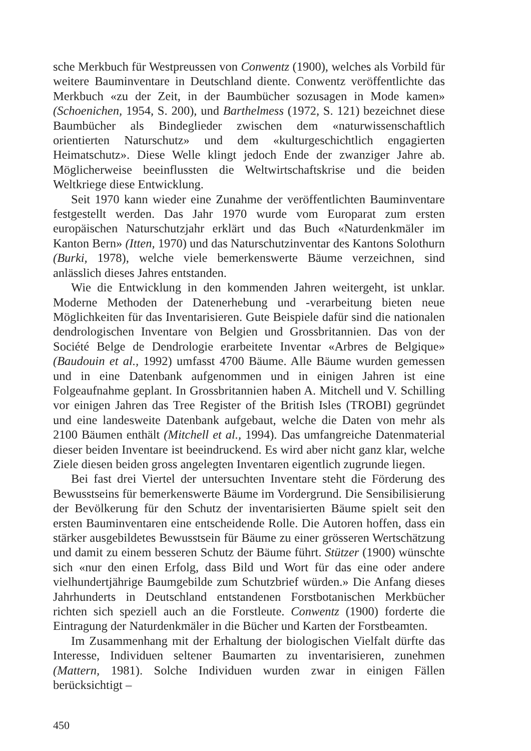sche Merkbuch für Westpreussen von Conwentz (1900), welches als Vorbild für weitere Bauminventare in Deutschland diente. Conwentz veröffentlichte das Merkbuch «zu der Zeit, in der Baumbücher sozusagen in Mode kamen» (Schoenichen, 1954, S. 200), und Barthelmess (1972, S. 121) bezeichnet diese Baumbücher als Bindeglieder zwischen dem «naturwissenschaftlich orientierten Naturschutz» und dem «kulturgeschichtlich engagierten Heimatschutz». Diese Welle klingt jedoch Ende der zwanziger Jahre ab. Möglicherweise beeinflussten die Weltwirtschaftskrise und die beiden Weltkriege diese Entwicklung.
Seit 1970 kann wieder eine Zunahme der veröffentlichten Bauminventare festgestellt werden. Das Jahr 1970 wurde vom Europarat zum ersten europäischen Naturschutzjahr erklärt und das Buch «Naturdenkmäler im Kanton Bern» (Itten, 1970) und das Naturschutzinventar des Kantons Solothurn (Burki, 1978), welche viele bemerkenswerte Bäume verzeichnen, sind anlässlich dieses Jahres entstanden.
Wie die Entwicklung in den kommenden Jahren weitergeht, ist unklar. Moderne Methoden der Datenerhebung und -verarbeitung bieten neue Möglichkeiten für das Inventarisieren. Gute Beispiele dafür sind die nationalen dendrologischen Inventare von Belgien und Grossbritannien. Das von der Société Belge de Dendrologie erarbeitete Inventar «Arbres de Belgique» (Baudouin et al., 1992) umfasst 4700 Bäume. Alle Bäume wurden gemessen und in eine Datenbank aufgenommen und in einigen Jahren ist eine Folgeaufnahme geplant. In Grossbritannien haben A. Mitchell und V. Schilling vor einigen Jahren das Tree Register of the British Isles (TROBI) gegründet und eine landesweite Datenbank aufgebaut, welche die Daten von mehr als 2100 Bäumen enthält (Mitchell et al., 1994). Das umfangreiche Datenmaterial dieser beiden Inventare ist beeindruckend. Es wird aber nicht ganz klar, welche Ziele diesen beiden gross angelegten Inventaren eigentlich zugrunde liegen.
Bei fast drei Viertel der untersuchten Inventare steht die Förderung des Bewusstseins für bemerkenswerte Bäume im Vordergrund. Die Sensibilisierung der Bevölkerung für den Schutz der inventarisierten Bäume spielt seit den ersten Bauminventaren eine entscheidende Rolle. Die Autoren hoffen, dass ein stärker ausgebildetes Bewusstsein für Bäume zu einer grösseren Wertschätzung und damit zu einem besseren Schutz der Bäume führt. Stützer (1900) wünschte sich «nur den einen Erfolg, dass Bild und Wort für das eine oder andere vielhundertjährige Baumgebilde zum Schutzbrief würden.» Die Anfang dieses Jahrhunderts in Deutschland entstandenen Forstbotanischen Merkbücher richten sich speziell auch an die Forstleute. Conwentz (1900) forderte die Eintragung der Naturdenkmäler in die Bücher und Karten der Forstbeamten.
Im Zusammenhang mit der Erhaltung der biologischen Vielfalt dürfte das Interesse, Individuen seltener Baumarten zu inventarisieren, zunehmen (Mattern, 1981). Solche Individuen wurden zwar in einigen Fällen berücksichtigt –
450